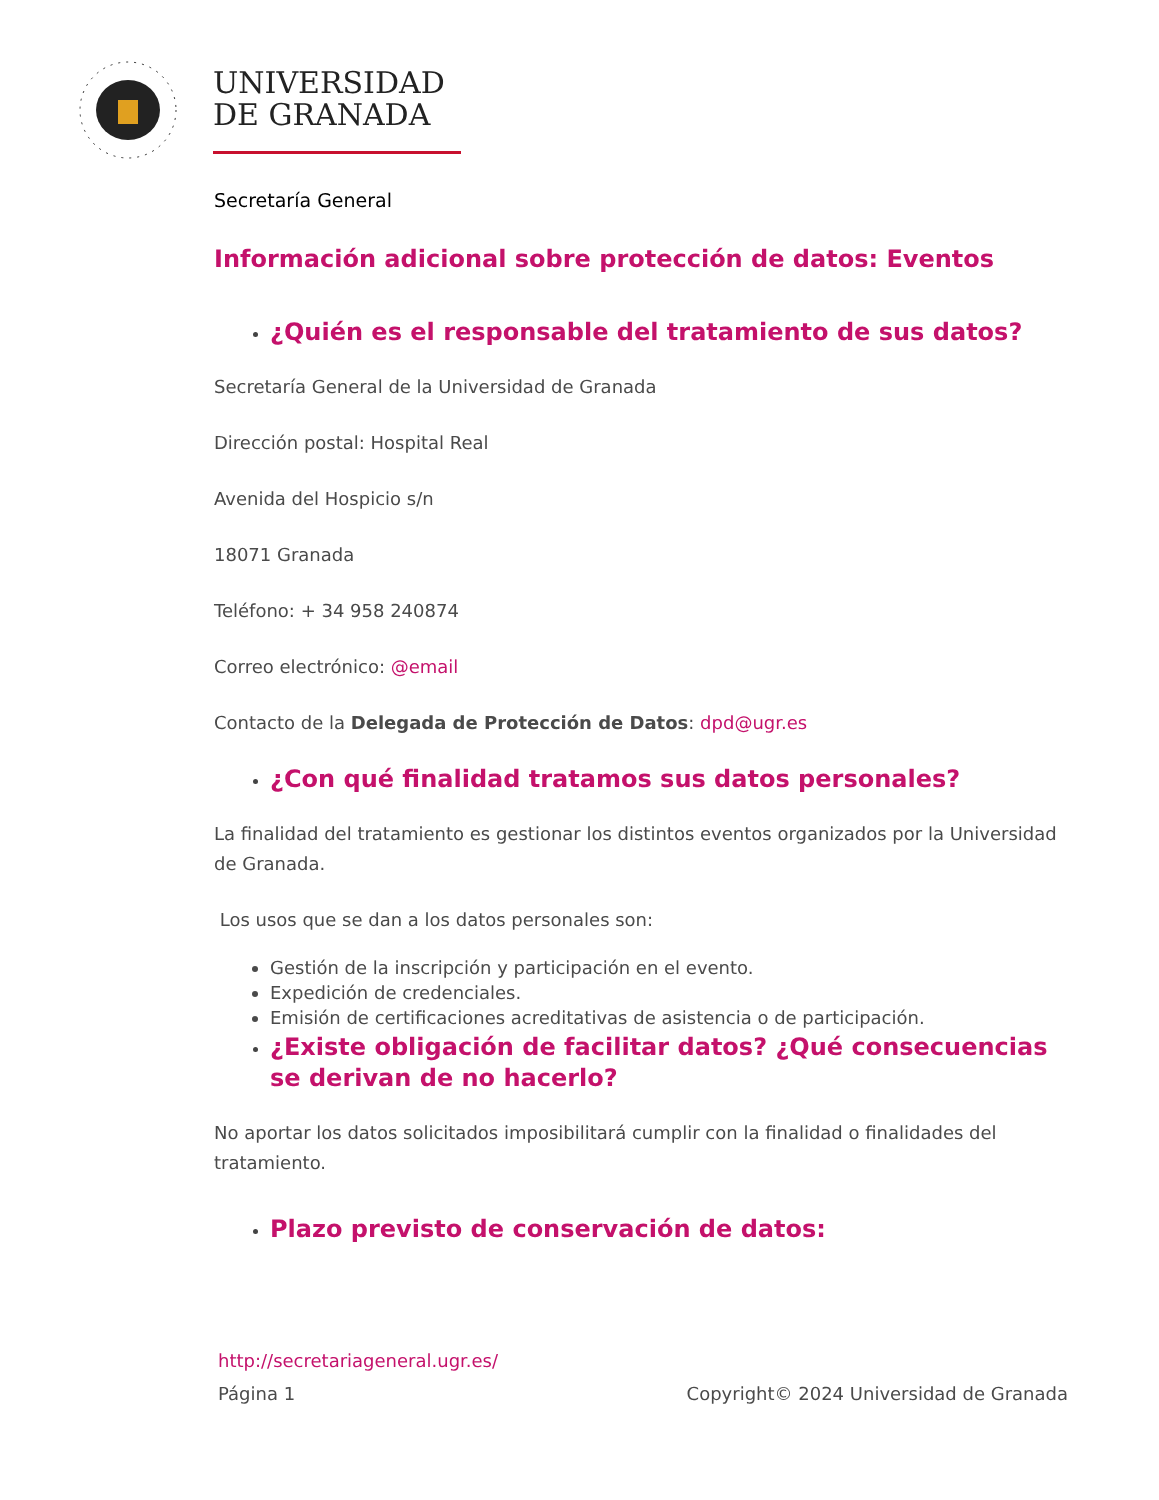UNIVERSIDAD
DE GRANADA
Secretaría General
Información adicional sobre protección de datos: Eventos
¿Quién es el responsable del tratamiento de sus datos?
Secretaría General de la Universidad de Granada
Dirección postal: Hospital Real
Avenida del Hospicio s/n
18071 Granada
Teléfono: + 34 958 240874
Correo electrónico: @email
Contacto de la Delegada de Protección de Datos: dpd@ugr.es
¿Con qué finalidad tratamos sus datos personales?
La finalidad del tratamiento es gestionar los distintos eventos organizados por la Universidad de Granada.
Los usos que se dan a los datos personales son:
Gestión de la inscripción y participación en el evento.
Expedición de credenciales.
Emisión de certificaciones acreditativas de asistencia o de participación.
¿Existe obligación de facilitar datos? ¿Qué consecuencias se derivan de no hacerlo?
No aportar los datos solicitados imposibilitará cumplir con la finalidad o finalidades del tratamiento.
Plazo previsto de conservación de datos:
http://secretariageneral.ugr.es/
Página 1 Copyright© 2024 Universidad de Granada